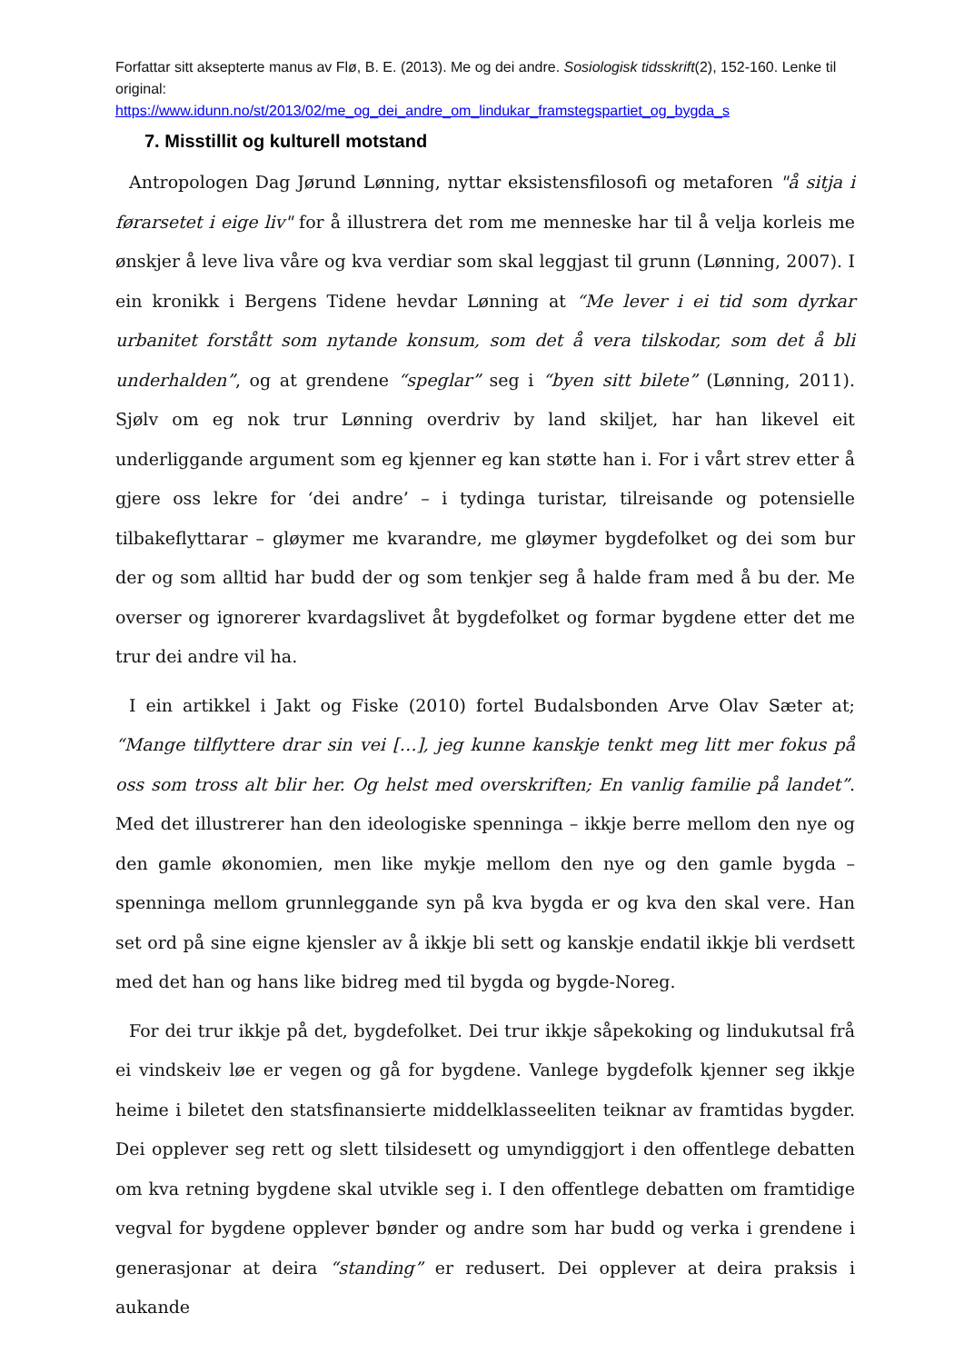Forfattar sitt aksepterte manus av Flø, B. E. (2013). Me og dei andre. Sosiologisk tidsskrift(2), 152-160. Lenke til original:
https://www.idunn.no/st/2013/02/me_og_dei_andre_om_lindukar_framstegspartiet_og_bygda_s
7. Misstillit og kulturell motstand
Antropologen Dag Jørund Lønning, nyttar eksistensfilosofi og metaforen "å sitja i førarsetet i eige liv" for å illustrera det rom me menneske har til å velja korleis me ønskjer å leve liva våre og kva verdiar som skal leggjast til grunn (Lønning, 2007). I ein kronikk i Bergens Tidene hevdar Lønning at “Me lever i ei tid som dyrkar urbanitet forstått som nytande konsum, som det å vera tilskodar, som det å bli underhalden”, og at grendene “speglar” seg i “byen sitt bilete” (Lønning, 2011). Sjølv om eg nok trur Lønning overdriv by land skiljet, har han likevel eit underliggande argument som eg kjenner eg kan støtte han i. For i vårt strev etter å gjere oss lekre for ‘dei andre’ – i tydinga turistar, tilreisande og potensielle tilbakeflyttarar – gløymer me kvarandre, me gløymer bygdefolket og dei som bur der og som alltid har budd der og som tenkjer seg å halde fram med å bu der. Me overser og ignorerer kvardagslivet åt bygdefolket og formar bygdene etter det me trur dei andre vil ha.
I ein artikkel i Jakt og Fiske (2010) fortel Budalsbonden Arve Olav Sæter at; “Mange tilflyttere drar sin vei […], jeg kunne kanskje tenkt meg litt mer fokus på oss som tross alt blir her. Og helst med overskriften; En vanlig familie på landet”. Med det illustrerer han den ideologiske spenninga – ikkje berre mellom den nye og den gamle økonomien, men like mykje mellom den nye og den gamle bygda – spenninga mellom grunnleggande syn på kva bygda er og kva den skal vere. Han set ord på sine eigne kjensler av å ikkje bli sett og kanskje endatil ikkje bli verdsett med det han og hans like bidreg med til bygda og bygde-Noreg.
For dei trur ikkje på det, bygdefolket. Dei trur ikkje såpekoking og lindukutsal frå ei vindskeiv løe er vegen og gå for bygdene. Vanlege bygdefolk kjenner seg ikkje heime i biletet den statsfinansierte middelklasseeliten teiknar av framtidas bygder. Dei opplever seg rett og slett tilsidesett og umyndiggjort i den offentlege debatten om kva retning bygdene skal utvikle seg i. I den offentlege debatten om framtidige vegval for bygdene opplever bønder og andre som har budd og verka i grendene i generasjonar at deira “standing” er redusert. Dei opplever at deira praksis i aukande